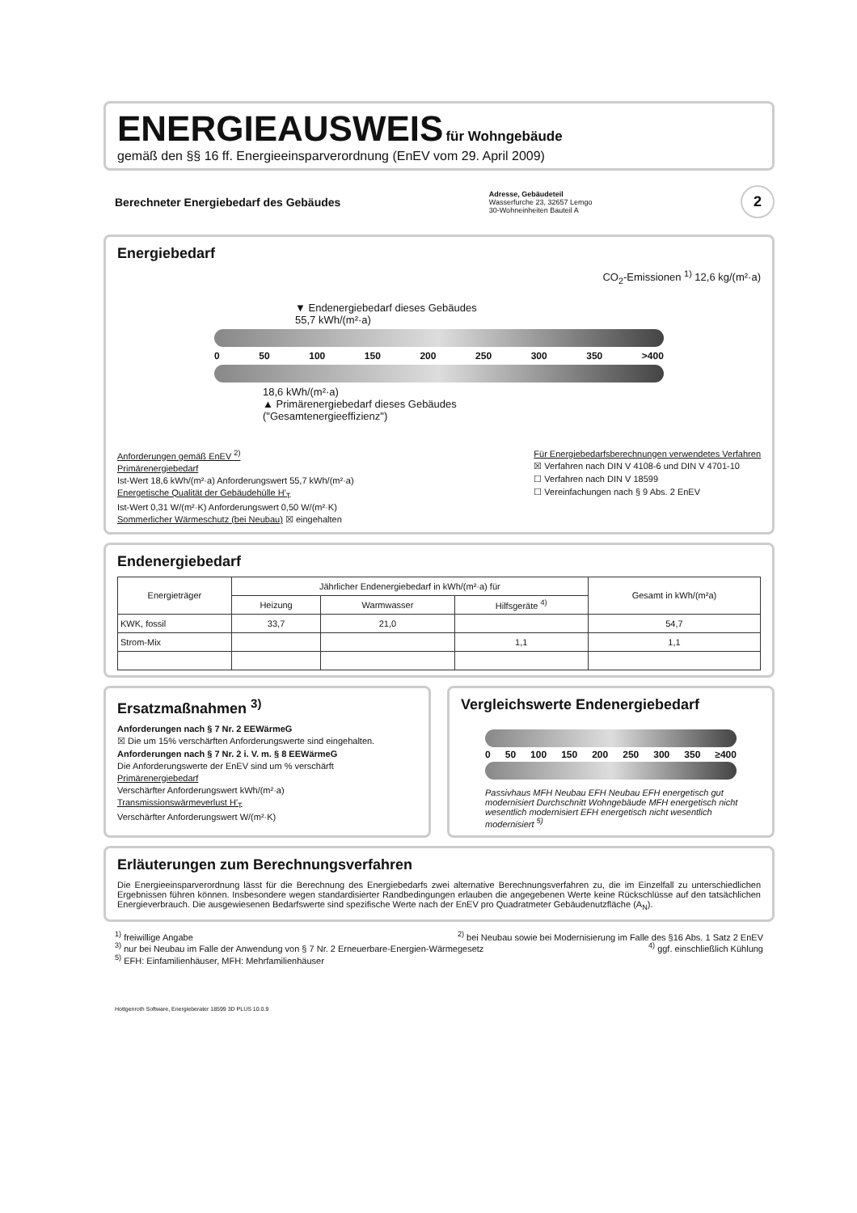ENERGIEAUSWEIS
für Wohngebäude
gemäß den §§ 16 ff. Energieeinsparverordnung (EnEV vom 29. April 2009)
Berechneter Energiebedarf des Gebäudes
Adresse, Gebäudeteil
Wasserfurche 23, 32657 Lemgo
30-Wohneinheiten Bauteil A
2
Energiebedarf
CO<sub>2</sub>-Emissionen <sup>1)</sup> 12,6 kg/(m²·a)
▼ Endenergiebedarf dieses Gebäudes
55,7 kWh/(m²·a)
0 50 100 150 200 250 300 350 >400
18,6 kWh/(m²·a)
▲ Primärenergiebedarf dieses Gebäudes
("Gesamtenergieeffizienz")
Anforderungen gemäß EnEV <sup>2)</sup>
Primärenergiebedarf
Ist-Wert 18,6 kWh/(m²·a) Anforderungswert 55,7 kWh/(m²·a)
Energetische Qualität der Gebäudehülle H'<sub>T</sub>
Ist-Wert 0,31 W/(m²·K) Anforderungswert 0,50 W/(m²·K)
Sommerlicher Wärmeschutz (bei Neubau) ☒ eingehalten
Für Energiebedarfsberechnungen verwendetes Verfahren
☒ Verfahren nach DIN V 4108-6 und DIN V 4701-10
☐ Verfahren nach DIN V 18599
☐ Vereinfachungen nach § 9 Abs. 2 EnEV
Endenergiebedarf
| Energieträger | Jährlicher Endenergiebedarf in kWh/(m²·a) für | | | Gesamt in kWh/(m²a) |
| --- | --- | --- | --- | --- |
| | Heizung | Warmwasser | Hilfsgeräte <sup>4)</sup> | |
| KWK, fossil | 33,7 | 21,0 | | 54,7 |
| Strom-Mix | | | 1,1 | 1,1 |
Ersatzmaßnahmen <sup>3)</sup>
Anforderungen nach § 7 Nr. 2 EEWärmeG
☒ Die um 15% verschärften Anforderungswerte sind eingehalten.
Anforderungen nach § 7 Nr. 2 i. V. m. § 8 EEWärmeG
Die Anforderungswerte der EnEV sind um % verschärft
Primärenergiebedarf
Verschärfter Anforderungswert kWh/(m²·a)
Transmissionswärmeverlust H'<sub>T</sub>
Verschärfter Anforderungswert W/(m²·K)
Vergleichswerte Endenergiebedarf
0 50 100 150 200 250 300 350 ≥400
Passivhaus MFH Neubau EFH Neubau EFH energetisch gut modernisiert Durchschnitt Wohngebäude MFH energetisch nicht wesentlich modernisiert EFH energetisch nicht wesentlich modernisiert <sup>5)</sup>
Erläuterungen zum Berechnungsverfahren
Die Energieeinsparverordnung lässt für die Berechnung des Energiebedarfs zwei alternative Berechnungsverfahren zu, die im Einzelfall zu unterschiedlichen Ergebnissen führen können. Insbesondere wegen standardisierter Randbedingungen erlauben die angegebenen Werte keine Rückschlüsse auf den tatsächlichen Energieverbrauch. Die ausgewiesenen Bedarfswerte sind spezifische Werte nach der EnEV pro Quadratmeter Gebäudenutzfläche (A<sub>N</sub>).
<sup>1)</sup> freiwillige Angabe <sup>2)</sup> bei Neubau sowie bei Modernisierung im Falle des §16 Abs. 1 Satz 2 EnEV
<sup>3)</sup> nur bei Neubau im Falle der Anwendung von § 7 Nr. 2 Erneuerbare-Energien-Wärmegesetz <sup>4)</sup> ggf. einschließlich Kühlung
<sup>5)</sup> EFH: Einfamilienhäuser, MFH: Mehrfamilienhäuser
Hottgenroth Software, Energieberater 18599 3D PLUS 10.0.9